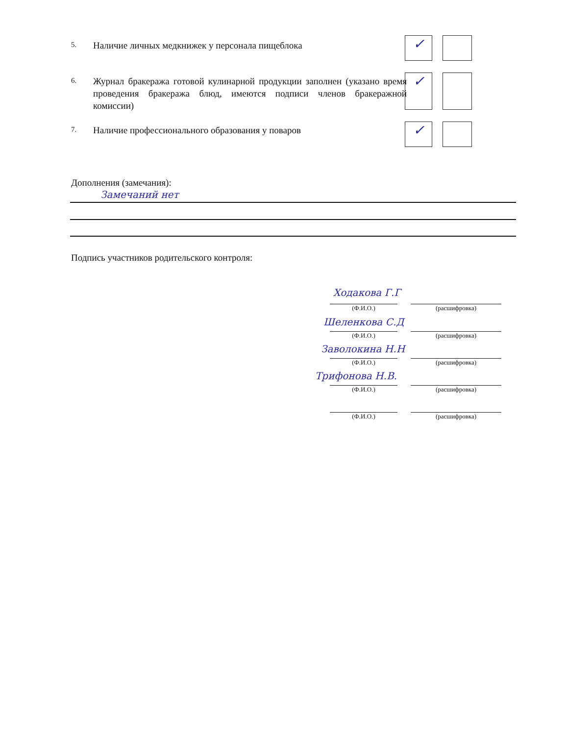5.
Наличие личных медкнижек у персонала пищеблока
6.
Журнал бракеража готовой кулинарной продукции заполнен (указано время проведения бракеража блюд, имеются подписи членов бракеражной комиссии)
7.
Наличие профессионального образования у поваров
✓
✓
✓
Дополнения (замечания):
Замечаний нет
Подпись участников родительского контроля:
Ходакова Г.Г
(Ф.И.О.) (расшифровка)
Шеленкова С.Д
(Ф.И.О.) (расшифровка)
Заволокина Н.Н
(Ф.И.О.) (расшифровка)
Трифонова Н.В.
(Ф.И.О.) (расшифровка)
(Ф.И.О.) (расшифровка)